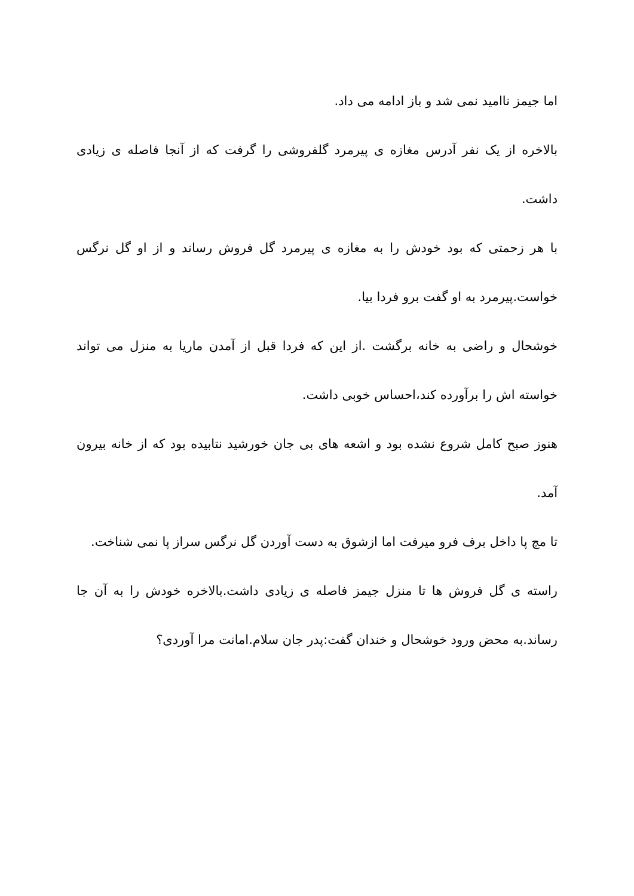اما جیمز ناامید نمی شد و باز ادامه می داد.
بالاخره از یک نفر آدرس مغازه ی پیرمرد گلفروشی را گرفت که از آنجا فاصله ی زیادی داشت.
با هر زحمتی که بود خودش را به مغازه ی پیرمرد گل فروش رساند و از او گل نرگس خواست.پیرمرد به او گفت برو فردا بیا.
خوشحال و راضی به خانه برگشت .از این که فردا قبل از آمدن ماریا به منزل می تواند خواسته اش را برآورده کند،احساس خوبی داشت.
هنوز صبح کامل شروع نشده بود و اشعه های بی جان خورشید نتابیده بود که از خانه بیرون آمد.
تا مچ پا داخل برف فرو میرفت اما ازشوق به دست آوردن گل نرگس سراز پا نمی شناخت.
راسته ی گل فروش ها تا منزل جیمز فاصله ی زیادی داشت.بالاخره خودش را به آن جا رساند.به محض ورود خوشحال و خندان گفت:پدر جان سلام.امانت مرا آوردی؟